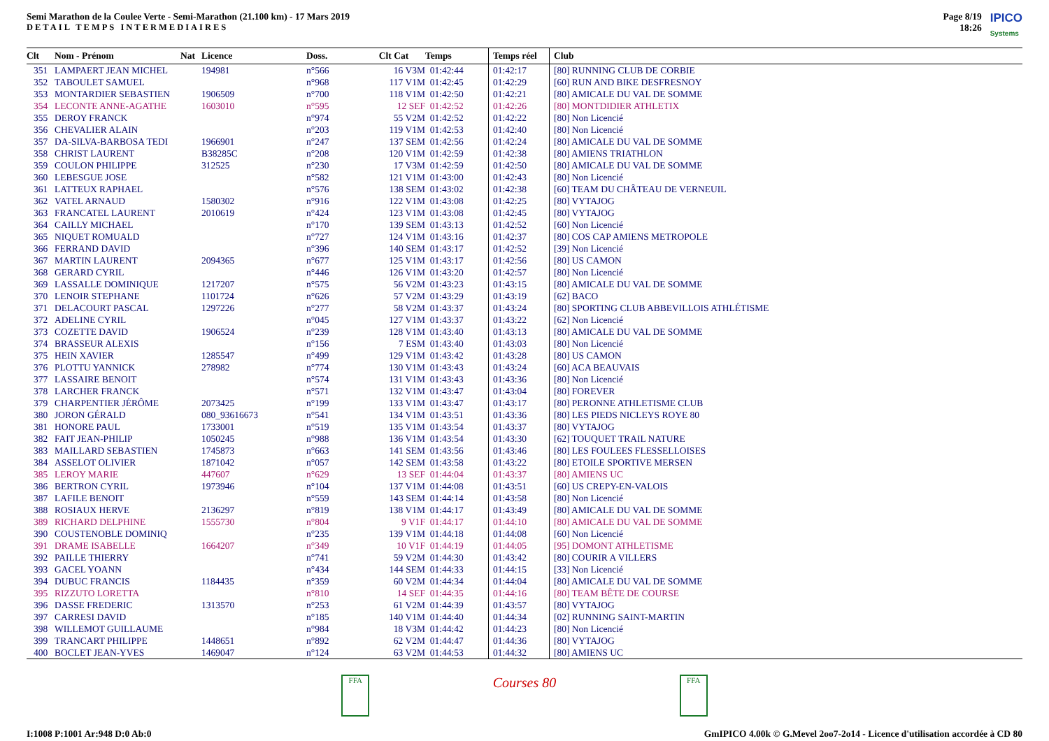Semi Marathon de la Coulee Verte - Semi-Marathon (21.100 km) - 17 Mars 2019
DETAIL TEMPS INTERMEDIAIRES
Page 8/19
18:26
IPICO
Systems
| Clt | Nom - Prénom | Nat | Licence | Doss. | Clt Cat | Temps | Temps réel | Club |
| --- | --- | --- | --- | --- | --- | --- | --- | --- |
| 351 | LAMPAERT JEAN MICHEL | | 194981 | n°566 | 16 V3M | 01:42:44 | 01:42:17 | [80] RUNNING CLUB DE CORBIE |
| 352 | TABOULET SAMUEL | | | n°968 | 117 V1M | 01:42:45 | 01:42:29 | [60] RUN AND BIKE DESFRESNOY |
| 353 | MONTARDIER SEBASTIEN | | 1906509 | n°700 | 118 V1M | 01:42:50 | 01:42:21 | [80] AMICALE DU VAL DE SOMME |
| 354 | LECONTE ANNE-AGATHE | | 1603010 | n°595 | 12 SEF | 01:42:52 | 01:42:26 | [80] MONTDIDIER ATHLETIX |
| 355 | DEROY FRANCK | | | n°974 | 55 V2M | 01:42:52 | 01:42:22 | [80] Non Licencié |
| 356 | CHEVALIER ALAIN | | | n°203 | 119 V1M | 01:42:53 | 01:42:40 | [80] Non Licencié |
| 357 | DA-SILVA-BARBOSA TEDI | | 1966901 | n°247 | 137 SEM | 01:42:56 | 01:42:24 | [80] AMICALE DU VAL DE SOMME |
| 358 | CHRIST LAURENT | | B38285C | n°208 | 120 V1M | 01:42:59 | 01:42:38 | [80] AMIENS TRIATHLON |
| 359 | COULON PHILIPPE | | 312525 | n°230 | 17 V3M | 01:42:59 | 01:42:50 | [80] AMICALE DU VAL DE SOMME |
| 360 | LEBESGUE JOSE | | | n°582 | 121 V1M | 01:43:00 | 01:42:43 | [80] Non Licencié |
| 361 | LATTEUX RAPHAEL | | | n°576 | 138 SEM | 01:43:02 | 01:42:38 | [60] TEAM DU CHÂTEAU DE VERNEUIL |
| 362 | VATEL ARNAUD | | 1580302 | n°916 | 122 V1M | 01:43:08 | 01:42:25 | [80] VYTAJOG |
| 363 | FRANCATEL LAURENT | | 2010619 | n°424 | 123 V1M | 01:43:08 | 01:42:45 | [80] VYTAJOG |
| 364 | CAILLY MICHAEL | | | n°170 | 139 SEM | 01:43:13 | 01:42:52 | [60] Non Licencié |
| 365 | NIQUET ROMUALD | | | n°727 | 124 V1M | 01:43:16 | 01:42:37 | [80] COS CAP AMIENS METROPOLE |
| 366 | FERRAND DAVID | | | n°396 | 140 SEM | 01:43:17 | 01:42:52 | [39] Non Licencié |
| 367 | MARTIN LAURENT | | 2094365 | n°677 | 125 V1M | 01:43:17 | 01:42:56 | [80] US CAMON |
| 368 | GERARD CYRIL | | | n°446 | 126 V1M | 01:43:20 | 01:42:57 | [80] Non Licencié |
| 369 | LASSALLE DOMINIQUE | | 1217207 | n°575 | 56 V2M | 01:43:23 | 01:43:15 | [80] AMICALE DU VAL DE SOMME |
| 370 | LENOIR STEPHANE | | 1101724 | n°626 | 57 V2M | 01:43:29 | 01:43:19 | [62] BACO |
| 371 | DELACOURT PASCAL | | 1297226 | n°277 | 58 V2M | 01:43:37 | 01:43:24 | [80] SPORTING CLUB ABBEVILLOIS ATHLÉTISME |
| 372 | ADELINE CYRIL | | | n°045 | 127 V1M | 01:43:37 | 01:43:22 | [62] Non Licencié |
| 373 | COZETTE DAVID | | 1906524 | n°239 | 128 V1M | 01:43:40 | 01:43:13 | [80] AMICALE DU VAL DE SOMME |
| 374 | BRASSEUR ALEXIS | | | n°156 | 7 ESM | 01:43:40 | 01:43:03 | [80] Non Licencié |
| 375 | HEIN XAVIER | | 1285547 | n°499 | 129 V1M | 01:43:42 | 01:43:28 | [80] US CAMON |
| 376 | PLOTTU YANNICK | | 278982 | n°774 | 130 V1M | 01:43:43 | 01:43:24 | [60] ACA BEAUVAIS |
| 377 | LASSAIRE BENOIT | | | n°574 | 131 V1M | 01:43:43 | 01:43:36 | [80] Non Licencié |
| 378 | LARCHER FRANCK | | | n°571 | 132 V1M | 01:43:47 | 01:43:04 | [80] FOREVER |
| 379 | CHARPENTIER JÉRÔME | | 2073425 | n°199 | 133 V1M | 01:43:47 | 01:43:17 | [80] PERONNE ATHLETISME CLUB |
| 380 | JORON GÉRALD | | 080_93616673 | n°541 | 134 V1M | 01:43:51 | 01:43:36 | [80] LES PIEDS NICLEYS ROYE 80 |
| 381 | HONORE PAUL | | 1733001 | n°519 | 135 V1M | 01:43:54 | 01:43:37 | [80] VYTAJOG |
| 382 | FAIT JEAN-PHILIP | | 1050245 | n°988 | 136 V1M | 01:43:54 | 01:43:30 | [62] TOUQUET TRAIL NATURE |
| 383 | MAILLARD SEBASTIEN | | 1745873 | n°663 | 141 SEM | 01:43:56 | 01:43:46 | [80] LES FOULEES FLESSELLOISES |
| 384 | ASSELOT OLIVIER | | 1871042 | n°057 | 142 SEM | 01:43:58 | 01:43:22 | [80] ETOILE SPORTIVE MERSEN |
| 385 | LEROY MARIE | | 447607 | n°629 | 13 SEF | 01:44:04 | 01:43:37 | [80] AMIENS UC |
| 386 | BERTRON CYRIL | | 1973946 | n°104 | 137 V1M | 01:44:08 | 01:43:51 | [60] US CREPY-EN-VALOIS |
| 387 | LAFILE BENOIT | | | n°559 | 143 SEM | 01:44:14 | 01:43:58 | [80] Non Licencié |
| 388 | ROSIAUX HERVE | | 2136297 | n°819 | 138 V1M | 01:44:17 | 01:43:49 | [80] AMICALE DU VAL DE SOMME |
| 389 | RICHARD DELPHINE | | 1555730 | n°804 | 9 V1F | 01:44:17 | 01:44:10 | [80] AMICALE DU VAL DE SOMME |
| 390 | COUSTENOBLE DOMINIQ | | | n°235 | 139 V1M | 01:44:18 | 01:44:08 | [60] Non Licencié |
| 391 | DRAME ISABELLE | | 1664207 | n°349 | 10 V1F | 01:44:19 | 01:44:05 | [95] DOMONT ATHLETISME |
| 392 | PAILLE THIERRY | | | n°741 | 59 V2M | 01:44:30 | 01:43:42 | [80] COURIR A VILLERS |
| 393 | GACEL YOANN | | | n°434 | 144 SEM | 01:44:33 | 01:44:15 | [33] Non Licencié |
| 394 | DUBUC FRANCIS | | 1184435 | n°359 | 60 V2M | 01:44:34 | 01:44:04 | [80] AMICALE DU VAL DE SOMME |
| 395 | RIZZUTO LORETTA | | | n°810 | 14 SEF | 01:44:35 | 01:44:16 | [80] TEAM BÊTE DE COURSE |
| 396 | DASSE FREDERIC | | 1313570 | n°253 | 61 V2M | 01:44:39 | 01:43:57 | [80] VYTAJOG |
| 397 | CARRESI DAVID | | | n°185 | 140 V1M | 01:44:40 | 01:44:34 | [02] RUNNING SAINT-MARTIN |
| 398 | WILLEMOT GUILLAUME | | | n°984 | 18 V3M | 01:44:42 | 01:44:23 | [80] Non Licencié |
| 399 | TRANCART PHILIPPE | | 1448651 | n°892 | 62 V2M | 01:44:47 | 01:44:36 | [80] VYTAJOG |
| 400 | BOCLET JEAN-YVES | | 1469047 | n°124 | 63 V2M | 01:44:53 | 01:44:32 | [80] AMIENS UC |
FFA
Courses 80
FFA
I:1008 P:1001 Ar:948 D:0 Ab:0 GmIPICO 4.00k © G.Mevel 2oo7-2o14 - Licence d'utilisation accordée à CD 80